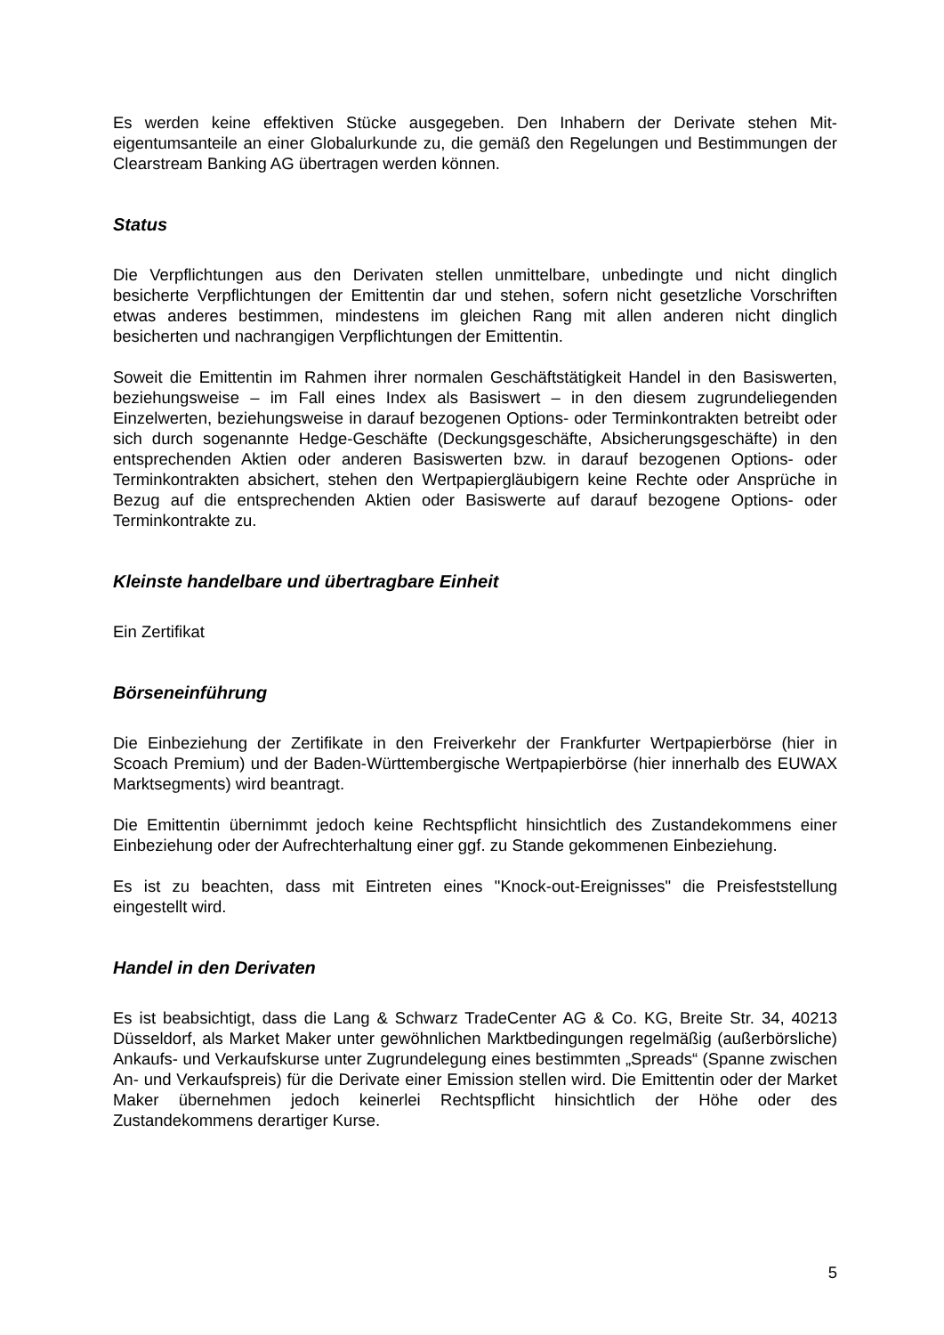Es werden keine effektiven Stücke ausgegeben. Den Inhabern der Derivate stehen Mit­eigentumsanteile an einer Globalurkunde zu, die gemäß den Regelungen und Bestimmungen der Clearstream Banking AG übertragen werden können.
Status
Die Verpflichtungen aus den Derivaten stellen unmittelbare, unbedingte und nicht dinglich besicherte Verpflichtungen der Emittentin dar und stehen, sofern nicht gesetzliche Vor­schriften etwas anderes bestimmen, mindestens im gleichen Rang mit allen anderen nicht dinglich besicherten und nachrangigen Verpflichtungen der Emittentin.
Soweit die Emittentin im Rahmen ihrer normalen Geschäftstätigkeit Handel in den Basis­werten, beziehungsweise – im Fall eines Index als Basiswert – in den diesem zugrunde­liegenden Einzelwerten, beziehungsweise in darauf bezogenen Options- oder Termin­kontrakten betreibt oder sich durch sogenannte Hedge-Geschäfte (Deckungsgeschäfte, Ab­sicherungsgeschäfte) in den entsprechenden Aktien oder anderen Basiswerten bzw. in darauf bezogenen Options- oder Terminkontrakten absichert, stehen den Wertpapier­gläubigern keine Rechte oder Ansprüche in Bezug auf die entsprechenden Aktien oder Basiswerte auf darauf bezogene Options- oder Terminkontrakte zu.
Kleinste handelbare und übertragbare Einheit
Ein Zertifikat
Börseneinführung
Die Einbeziehung der Zertifikate in den Freiverkehr der Frankfurter Wertpapierbörse (hier in Scoach Premium) und der Baden-Württembergische Wertpapierbörse (hier innerhalb des EUWAX Marktsegments) wird beantragt.
Die Emittentin übernimmt jedoch keine Rechtspflicht hinsichtlich des Zustandekommens einer Einbeziehung oder der Aufrechterhaltung einer ggf. zu Stande gekommenen Einbeziehung.
Es ist zu beachten, dass mit Eintreten eines "Knock-out-Ereignisses" die Preisfeststellung eingestellt wird.
Handel in den Derivaten
Es ist beabsichtigt, dass die Lang & Schwarz TradeCenter AG & Co. KG, Breite Str. 34, 40213 Düsseldorf, als Market Maker unter gewöhnlichen Marktbedingungen regelmäßig (außerbörsliche) Ankaufs- und Verkaufskurse unter Zugrundelegung eines bestimmten „Spreads“ (Spanne zwischen An- und Verkaufspreis) für die Derivate einer Emission stellen wird. Die Emittentin oder der Market Maker übernehmen jedoch keinerlei Rechtspflicht hinsichtlich der Höhe oder des Zustandekommens derartiger Kurse.
5